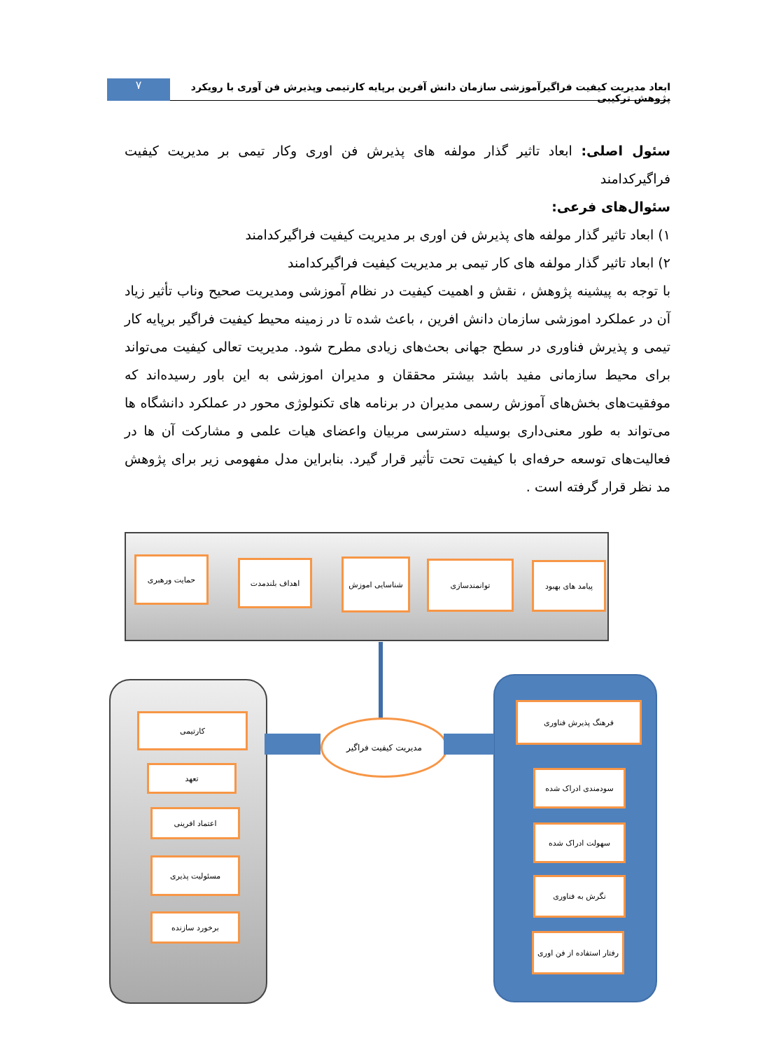ابعاد مدیریت کیفیت فراگیرآموزشی سازمان دانش آفرین برپایه کارتیمی وپذیرش فن آوری با رویکرد پژوهش ترکیبی
۷
سئول اصلی: ابعاد تاثیر گذار مولفه های پذیرش فن اوری وکار تیمی بر مدیریت کیفیت فراگیرکدامند
سئوال‌های فرعی:
۱) ابعاد تاثیر گذار مولفه های پذیرش فن اوری بر مدیریت کیفیت فراگیرکدامند
۲) ابعاد تاثیر گذار مولفه های کار تیمی بر مدیریت کیفیت فراگیرکدامند
با توجه به پیشینه پژوهش ، نقش و اهمیت کیفیت در نظام آموزشی ومدیریت صحیح وناب تأثیر زیاد آن در عملکرد اموزشی سازمان دانش افرین ، باعث شده تا در زمینه محیط کیفیت فراگیر برپایه کار تیمی و پذیرش فناوری در سطح جهانی بحث‌های زیادی مطرح شود. مدیریت تعالی کیفیت می‌تواند برای محیط سازمانی مفید باشد بیشتر محققان و مدیران اموزشی به این باور رسیده‌اند که موفقیت‌های بخش‌های آموزش رسمی مدیران در برنامه های تکنولوژی محور در عملکرد دانشگاه ها می‌تواند به طور معنی‌داری بوسیله دسترسی مربیان واعضای هیات علمی و مشارکت آن ها در فعالیت‌های توسعه حرفه‌ای با کیفیت تحت تأثیر قرار گیرد. بنابراین مدل مفهومی زیر برای پژوهش مد نظر قرار گرفته است .
پیامد های بهبود
توانمندسازی
شناسایی اموزش
اهداف بلندمدت
حمایت ورهبری
مدیریت کیفیت فراگیر
کارتیمی
تعهد
اعتماد افرینی
مسئولیت پذیری
برخورد سازنده
فرهنگ پذیرش فناوری
سودمندی ادراک شده
سهولت ادراک شده
نگرش به فناوری
رفتار استفاده از فن اوری